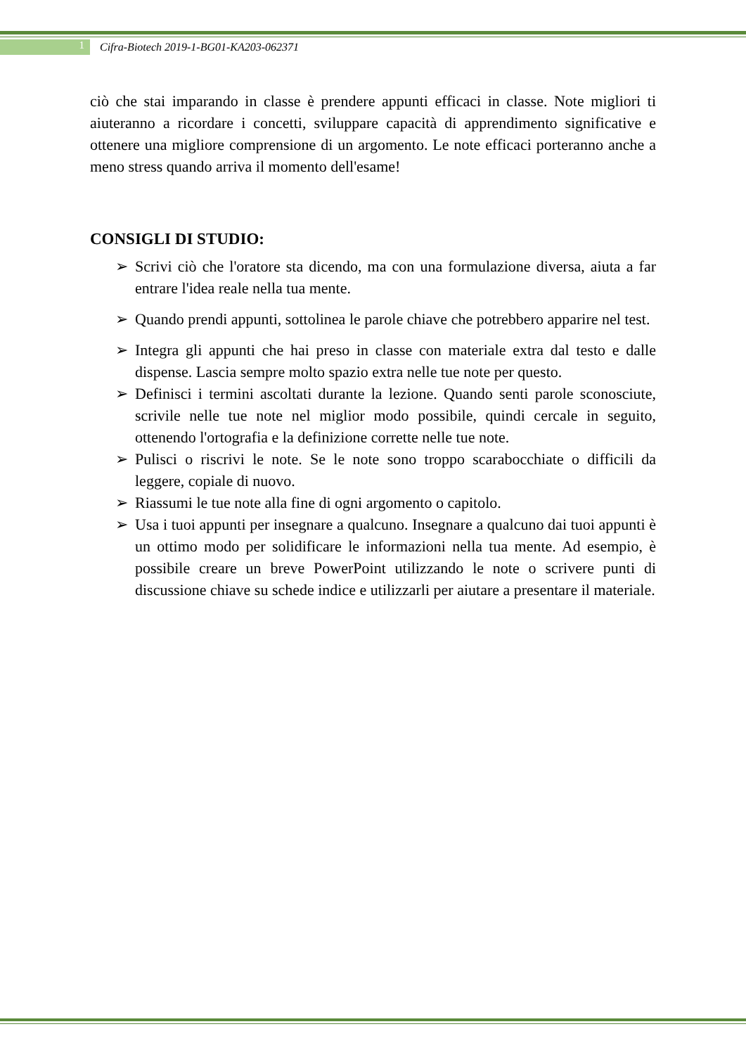1
Cifra-Biotech 2019-1-BG01-KA203-062371
ciò che stai imparando in classe è prendere appunti efficaci in classe. Note migliori ti aiuteranno a ricordare i concetti, sviluppare capacità di apprendimento significative e ottenere una migliore comprensione di un argomento. Le note efficaci porteranno anche a meno stress quando arriva il momento dell'esame!
CONSIGLI DI STUDIO:
➢ Scrivi ciò che l'oratore sta dicendo, ma con una formulazione diversa, aiuta a far entrare l'idea reale nella tua mente.
➢ Quando prendi appunti, sottolinea le parole chiave che potrebbero apparire nel test.
➢ Integra gli appunti che hai preso in classe con materiale extra dal testo e dalle dispense. Lascia sempre molto spazio extra nelle tue note per questo.
➢ Definisci i termini ascoltati durante la lezione. Quando senti parole sconosciute, scrivile nelle tue note nel miglior modo possibile, quindi cercale in seguito, ottenendo l'ortografia e la definizione corrette nelle tue note.
➢ Pulisci o riscrivi le note. Se le note sono troppo scarabocchiate o difficili da leggere, copiale di nuovo.
➢ Riassumi le tue note alla fine di ogni argomento o capitolo.
➢ Usa i tuoi appunti per insegnare a qualcuno. Insegnare a qualcuno dai tuoi appunti è un ottimo modo per solidificare le informazioni nella tua mente. Ad esempio, è possibile creare un breve PowerPoint utilizzando le note o scrivere punti di discussione chiave su schede indice e utilizzarli per aiutare a presentare il materiale.